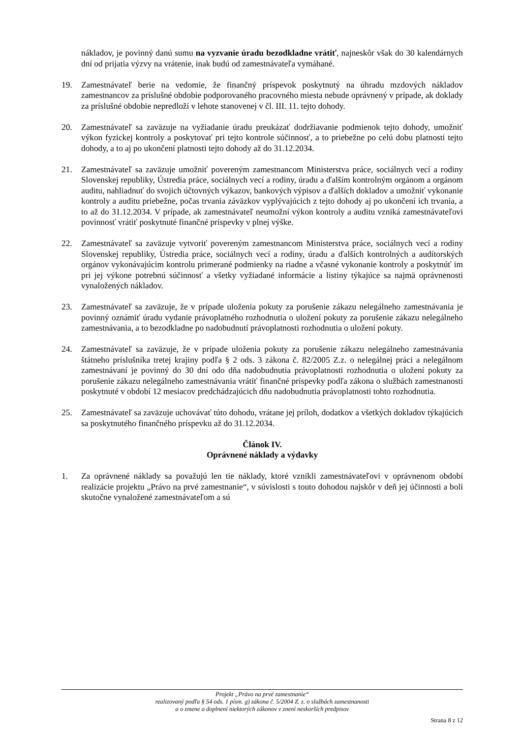nákladov, je povinný danú sumu na vyzvanie úradu bezodkladne vrátiť, najneskôr však do 30 kalendárnych dní od prijatia výzvy na vrátenie, inak budú od zamestnávateľa vymáhané.
19. Zamestnávateľ berie na vedomie, že finančný príspevok poskytnutý na úhradu mzdových nákladov zamestnancov za príslušné obdobie podporovaného pracovného miesta nebude oprávnený v prípade, ak doklady za príslušné obdobie nepredloží v lehote stanovenej v čl. III. 11. tejto dohody.
20. Zamestnávateľ sa zaväzuje na vyžiadanie úradu preukázať dodržiavanie podmienok tejto dohody, umožniť výkon fyzickej kontroly a poskytovať pri tejto kontrole súčinnosť, a to priebežne po celú dobu platnosti tejto dohody, a to aj po ukončení platnosti tejto dohody až do 31.12.2034.
21. Zamestnávateľ sa zaväzuje umožniť povereným zamestnancom Ministerstva práce, sociálnych vecí a rodiny Slovenskej republiky, Ústredia práce, sociálnych vecí a rodiny, úradu a ďalším kontrolným orgánom a orgánom auditu, nahliadnuť do svojich účtovných výkazov, bankových výpisov a ďalších dokladov a umožniť vykonanie kontroly a auditu priebežne, počas trvania záväzkov vyplývajúcich z tejto dohody aj po ukončení ich trvania, a to až do 31.12.2034. V prípade, ak zamestnávateľ neumožní výkon kontroly a auditu vzniká zamestnávateľovi povinnosť vrátiť poskytnuté finančné príspevky v plnej výške.
22. Zamestnávateľ sa zaväzuje vytvoriť povereným zamestnancom Ministerstva práce, sociálnych vecí a rodiny Slovenskej republiky, Ústredia práce, sociálnych vecí a rodiny, úradu a ďalších kontrolných a audítorských orgánov vykonávajúcim kontrolu primerané podmienky na riadne a včasné vykonanie kontroly a poskytnúť im pri jej výkone potrebnú súčinnosť a všetky vyžiadané informácie a listiny týkajúce sa najmä oprávnenosti vynaložených nákladov.
23. Zamestnávateľ sa zaväzuje, že v prípade uloženia pokuty za porušenie zákazu nelegálneho zamestnávania je povinný oznámiť úradu vydanie právoplatného rozhodnutia o uložení pokuty za porušenie zákazu nelegálneho zamestnávania, a to bezodkladne po nadobudnutí právoplatnosti rozhodnutia o uložení pokuty.
24. Zamestnávateľ sa zaväzuje, že v prípade uloženia pokuty za porušenie zákazu nelegálneho zamestnávania štátneho príslušníka tretej krajiny podľa § 2 ods. 3 zákona č. 82/2005 Z.z. o nelegálnej práci a nelegálnom zamestnávaní je povinný do 30 dní odo dňa nadobudnutia právoplatnosti rozhodnutia o uložení pokuty za porušenie zákazu nelegálneho zamestnávania vrátiť finančné príspevky podľa zákona o službách zamestnanosti poskytnuté v období 12 mesiacov predchádzajúcich dňu nadobudnutia právoplatnosti tohto rozhodnutia.
25. Zamestnávateľ sa zaväzuje uchovávať túto dohodu, vrátane jej príloh, dodatkov a všetkých dokladov týkajúcich sa poskytnutého finančného príspevku až do 31.12.2034.
Článok IV.
Oprávnené náklady a výdavky
1. Za oprávnené náklady sa považujú len tie náklady, ktoré vznikli zamestnávateľovi v oprávnenom období realizácie projektu „Právo na prvé zamestnanie“, v súvislosti s touto dohodou najskôr v deň jej účinnosti a boli skutočne vynaložené zamestnávateľom a sú
Projekt „Právo na prvé zamestnanie“
realizovaný podľa § 54 ods. 1 písm. g) zákona č. 5/2004 Z. z. o službách zamestnanosti
a o zmene a doplnení niektorých zákonov v znení neskorších predpisov
Strana 8 z 12